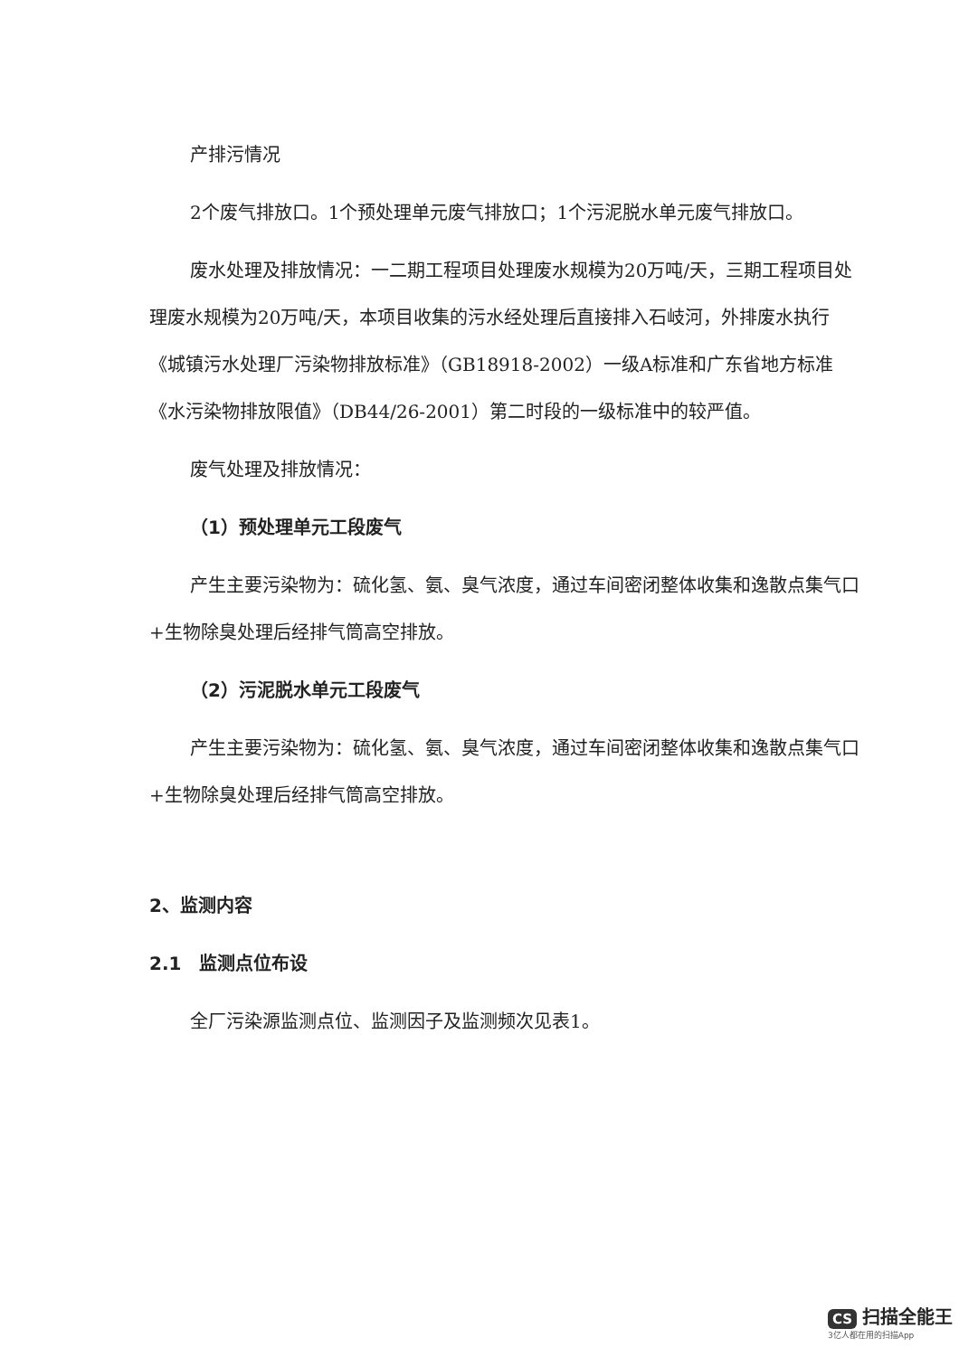产排污情况
2个废气排放口。1个预处理单元废气排放口；1个污泥脱水单元废气排放口。
废水处理及排放情况：一二期工程项目处理废水规模为20万吨/天，三期工程项目处理废水规模为20万吨/天，本项目收集的污水经处理后直接排入石岐河，外排废水执行《城镇污水处理厂污染物排放标准》（GB18918-2002）一级A标准和广东省地方标准《水污染物排放限值》（DB44/26-2001）第二时段的一级标准中的较严值。
废气处理及排放情况：
（1）预处理单元工段废气
产生主要污染物为：硫化氢、氨、臭气浓度，通过车间密闭整体收集和逸散点集气口+生物除臭处理后经排气筒高空排放。
（2）污泥脱水单元工段废气
产生主要污染物为：硫化氢、氨、臭气浓度，通过车间密闭整体收集和逸散点集气口+生物除臭处理后经排气筒高空排放。
2、监测内容
2.1　监测点位布设
全厂污染源监测点位、监测因子及监测频次见表1。
CS 扫描全能王
3亿人都在用的扫描App